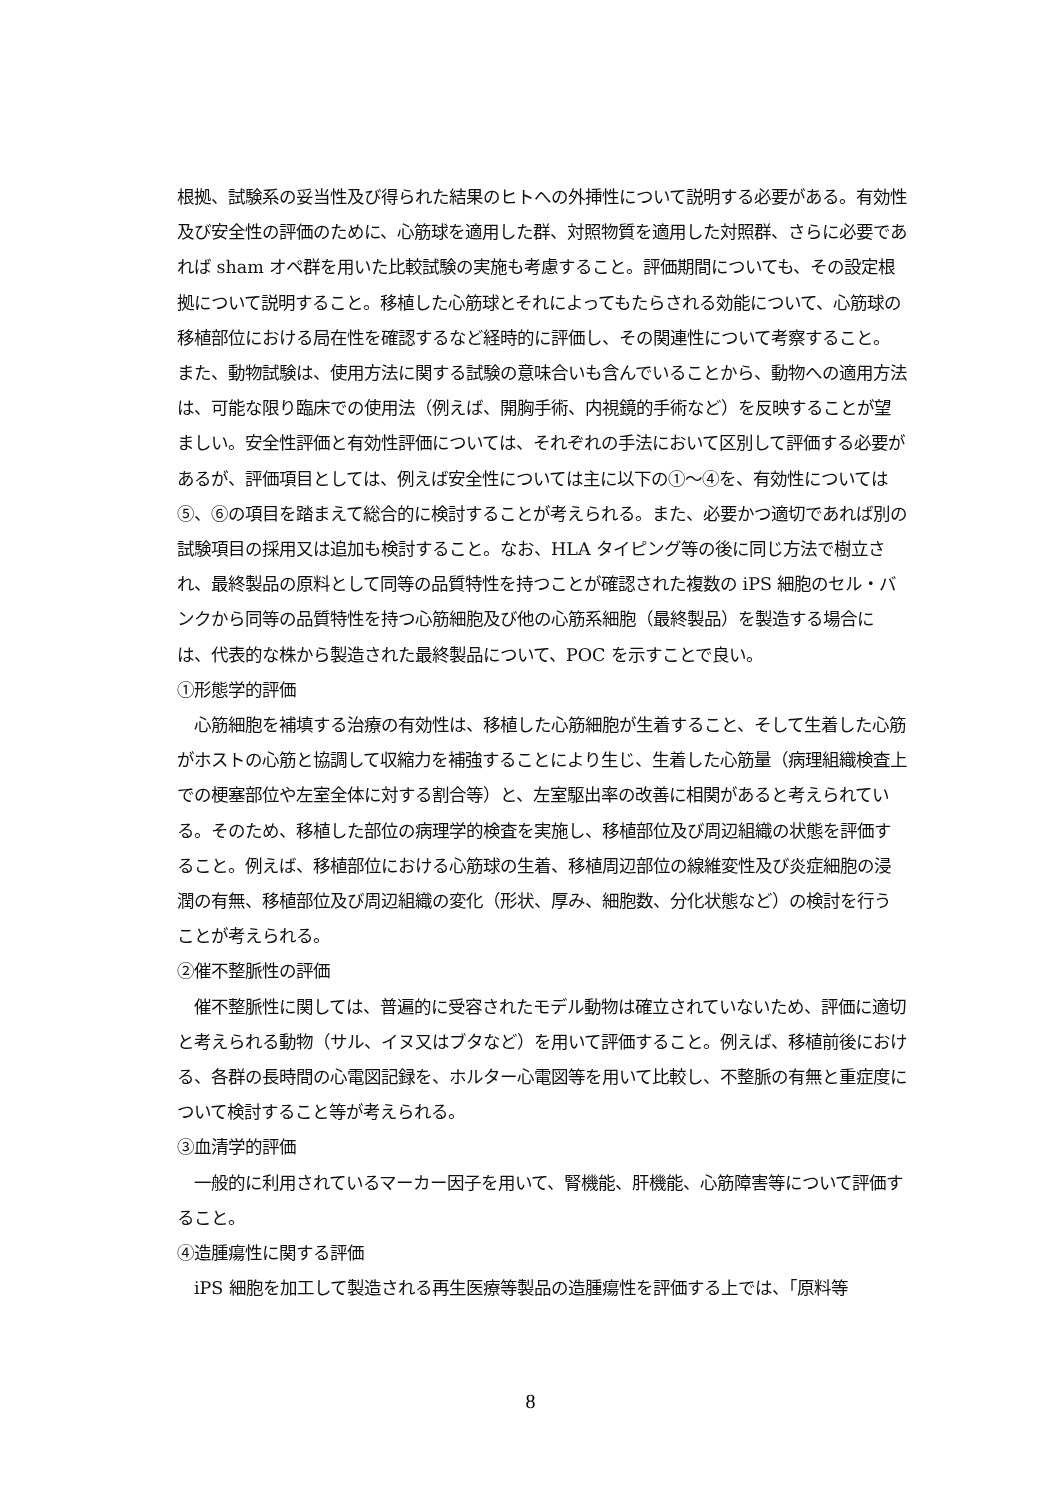根拠、試験系の妥当性及び得られた結果のヒトへの外挿性について説明する必要がある。有効性及び安全性の評価のために、心筋球を適用した群、対照物質を適用した対照群、さらに必要であれば sham オペ群を用いた比較試験の実施も考慮すること。評価期間についても、その設定根拠について説明すること。移植した心筋球とそれによってもたらされる効能について、心筋球の移植部位における局在性を確認するなど経時的に評価し、その関連性について考察すること。 また、動物試験は、使用方法に関する試験の意味合いも含んでいることから、動物への適用方法は、可能な限り臨床での使用法（例えば、開胸手術、内視鏡的手術など）を反映することが望ましい。安全性評価と有効性評価については、それぞれの手法において区別して評価する必要があるが、評価項目としては、例えば安全性については主に以下の①～④を、有効性については⑤、⑥の項目を踏まえて総合的に検討することが考えられる。また、必要かつ適切であれば別の試験項目の採用又は追加も検討すること。なお、HLA タイピング等の後に同じ方法で樹立され、最終製品の原料として同等の品質特性を持つことが確認された複数の iPS 細胞のセル・バンクから同等の品質特性を持つ心筋細胞及び他の心筋系細胞（最終製品）を製造する場合には、代表的な株から製造された最終製品について、POC を示すことで良い。
①形態学的評価
　心筋細胞を補填する治療の有効性は、移植した心筋細胞が生着すること、そして生着した心筋がホストの心筋と協調して収縮力を補強することにより生じ、生着した心筋量（病理組織検査上での梗塞部位や左室全体に対する割合等）と、左室駆出率の改善に相関があると考えられている。そのため、移植した部位の病理学的検査を実施し、移植部位及び周辺組織の状態を評価すること。例えば、移植部位における心筋球の生着、移植周辺部位の線維変性及び炎症細胞の浸潤の有無、移植部位及び周辺組織の変化（形状、厚み、細胞数、分化状態など）の検討を行うことが考えられる。
②催不整脈性の評価
　催不整脈性に関しては、普遍的に受容されたモデル動物は確立されていないため、評価に適切と考えられる動物（サル、イヌ又はブタなど）を用いて評価すること。例えば、移植前後における、各群の長時間の心電図記録を、ホルター心電図等を用いて比較し、不整脈の有無と重症度について検討すること等が考えられる。
③血清学的評価
　一般的に利用されているマーカー因子を用いて、腎機能、肝機能、心筋障害等について評価すること。
④造腫瘍性に関する評価
　iPS 細胞を加工して製造される再生医療等製品の造腫瘍性を評価する上では、「原料等
8